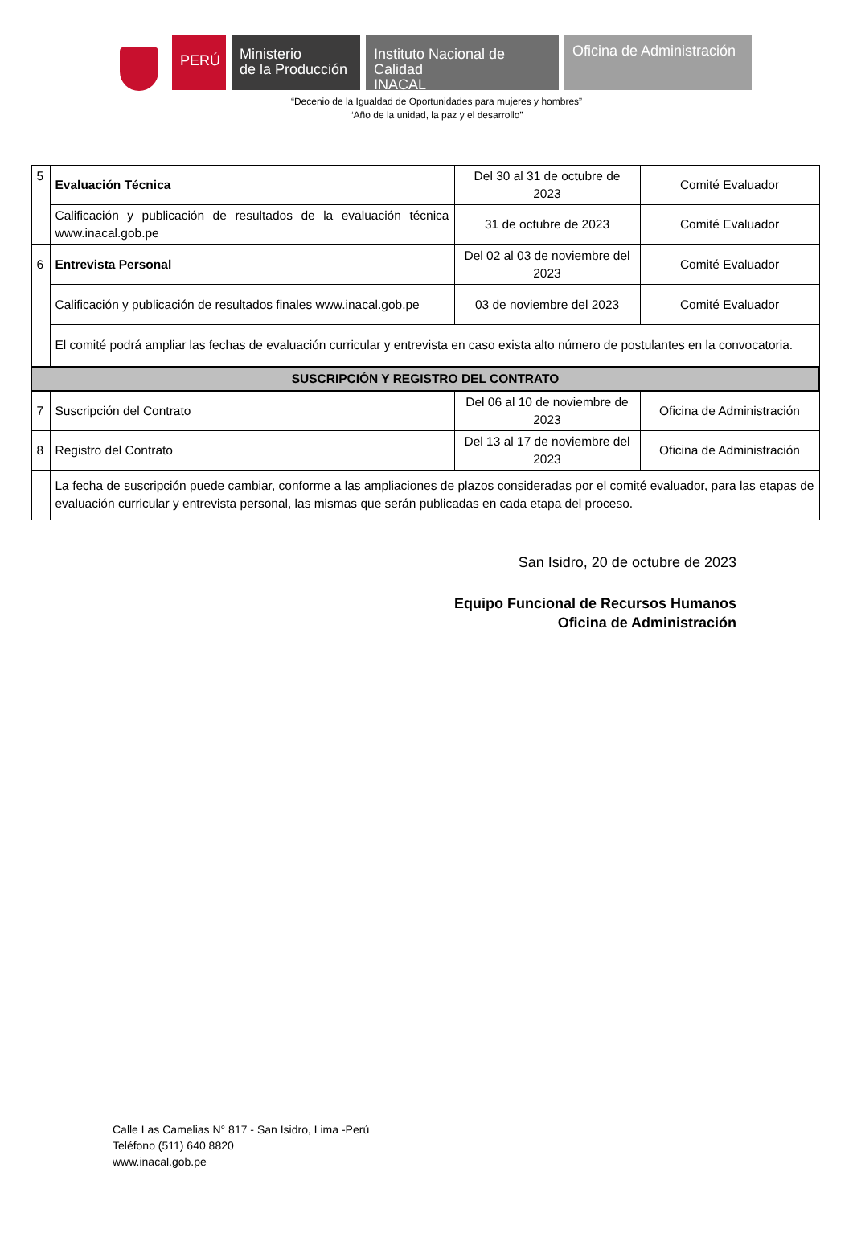PERÚ
Ministerio
de la Producción
Instituto Nacional de Calidad
INACAL
Oficina de Administración
“Decenio de la Igualdad de Oportunidades para mujeres y hombres”
“Año de la unidad, la paz y el desarrollo”
| 5 | Evaluación Técnica | Del 30 al 31 de octubre de 2023 | Comité Evaluador |
| | Calificación y publicación de resultados de la evaluación técnica www.inacal.gob.pe | 31 de octubre de 2023 | Comité Evaluador |
| 6 | Entrevista Personal | Del 02 al 03 de noviembre del 2023 | Comité Evaluador |
| | Calificación y publicación de resultados finales www.inacal.gob.pe | 03 de noviembre del 2023 | Comité Evaluador |
| | El comité podrá ampliar las fechas de evaluación curricular y entrevista en caso exista alto número de postulantes en la convocatoria. | | |
| SUSCRIPCIÓN Y REGISTRO DEL CONTRATO | | | |
| 7 | Suscripción del Contrato | Del 06 al 10 de noviembre de 2023 | Oficina de Administración |
| 8 | Registro del Contrato | Del 13 al 17 de noviembre del 2023 | Oficina de Administración |
| | La fecha de suscripción puede cambiar, conforme a las ampliaciones de plazos consideradas por el comité evaluador, para las etapas de evaluación curricular y entrevista personal, las mismas que serán publicadas en cada etapa del proceso. | | |
San Isidro, 20 de octubre de 2023
Equipo Funcional de Recursos Humanos
Oficina de Administración
Calle Las Camelias N° 817 - San Isidro, Lima -Perú
Teléfono (511) 640 8820
www.inacal.gob.pe